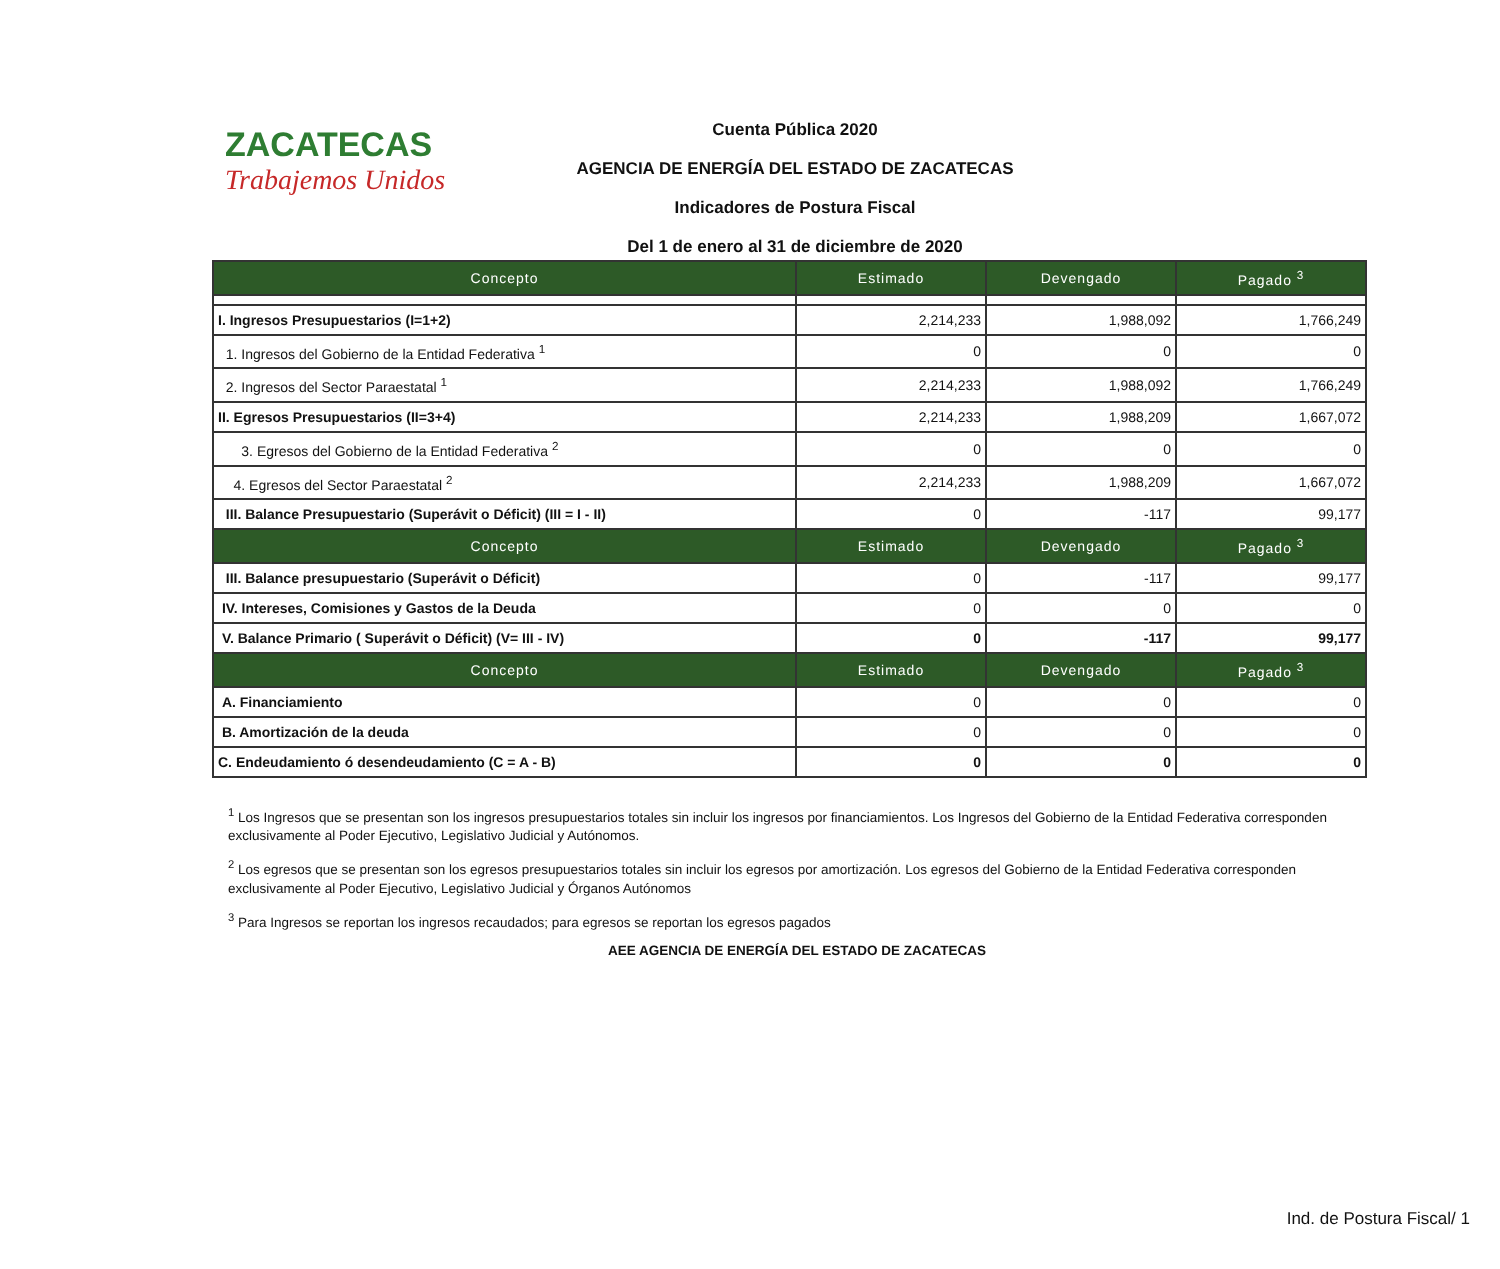ZACATECAS
Trabajemos Unidos
Cuenta Pública 2020
AGENCIA DE ENERGÍA DEL ESTADO DE ZACATECAS
Indicadores de Postura Fiscal
Del 1 de enero al 31 de diciembre de 2020
| Concepto | Estimado | Devengado | Pagado <sup>3</sup> |
| --- | --- | --- | --- |
| I. Ingresos Presupuestarios (I=1+2) | 2,214,233 | 1,988,092 | 1,766,249 |
| 1. Ingresos del Gobierno de la Entidad Federativa <sup>1</sup> | 0 | 0 | 0 |
| 2. Ingresos del Sector Paraestatal <sup>1</sup> | 2,214,233 | 1,988,092 | 1,766,249 |
| II. Egresos Presupuestarios (II=3+4) | 2,214,233 | 1,988,209 | 1,667,072 |
| 3. Egresos del Gobierno de la Entidad Federativa <sup>2</sup> | 0 | 0 | 0 |
| 4. Egresos del Sector Paraestatal <sup>2</sup> | 2,214,233 | 1,988,209 | 1,667,072 |
| III. Balance Presupuestario (Superávit o Déficit) (III = I - II) | 0 | -117 | 99,177 |
| Concepto | Estimado | Devengado | Pagado <sup>3</sup> |
| III. Balance presupuestario (Superávit o Déficit) | 0 | -117 | 99,177 |
| IV. Intereses, Comisiones y Gastos de la Deuda | 0 | 0 | 0 |
| V. Balance Primario ( Superávit o Déficit) (V= III - IV) | 0 | -117 | 99,177 |
| Concepto | Estimado | Devengado | Pagado <sup>3</sup> |
| A. Financiamiento | 0 | 0 | 0 |
| B. Amortización de la deuda | 0 | 0 | 0 |
| C. Endeudamiento ó desendeudamiento (C = A - B) | 0 | 0 | 0 |
<sup>1</sup> Los Ingresos que se presentan son los ingresos presupuestarios totales sin incluir los ingresos por financiamientos. Los Ingresos del Gobierno de la Entidad Federativa corresponden exclusivamente al Poder Ejecutivo, Legislativo Judicial y Autónomos.
<sup>2</sup> Los egresos que se presentan son los egresos presupuestarios totales sin incluir los egresos por amortización. Los egresos del Gobierno de la Entidad Federativa corresponden exclusivamente al Poder Ejecutivo, Legislativo Judicial y Órganos Autónomos
<sup>3</sup> Para Ingresos se reportan los ingresos recaudados; para egresos se reportan los egresos pagados
AEE AGENCIA DE ENERGÍA DEL ESTADO DE ZACATECAS
Ind. de Postura Fiscal/ 1